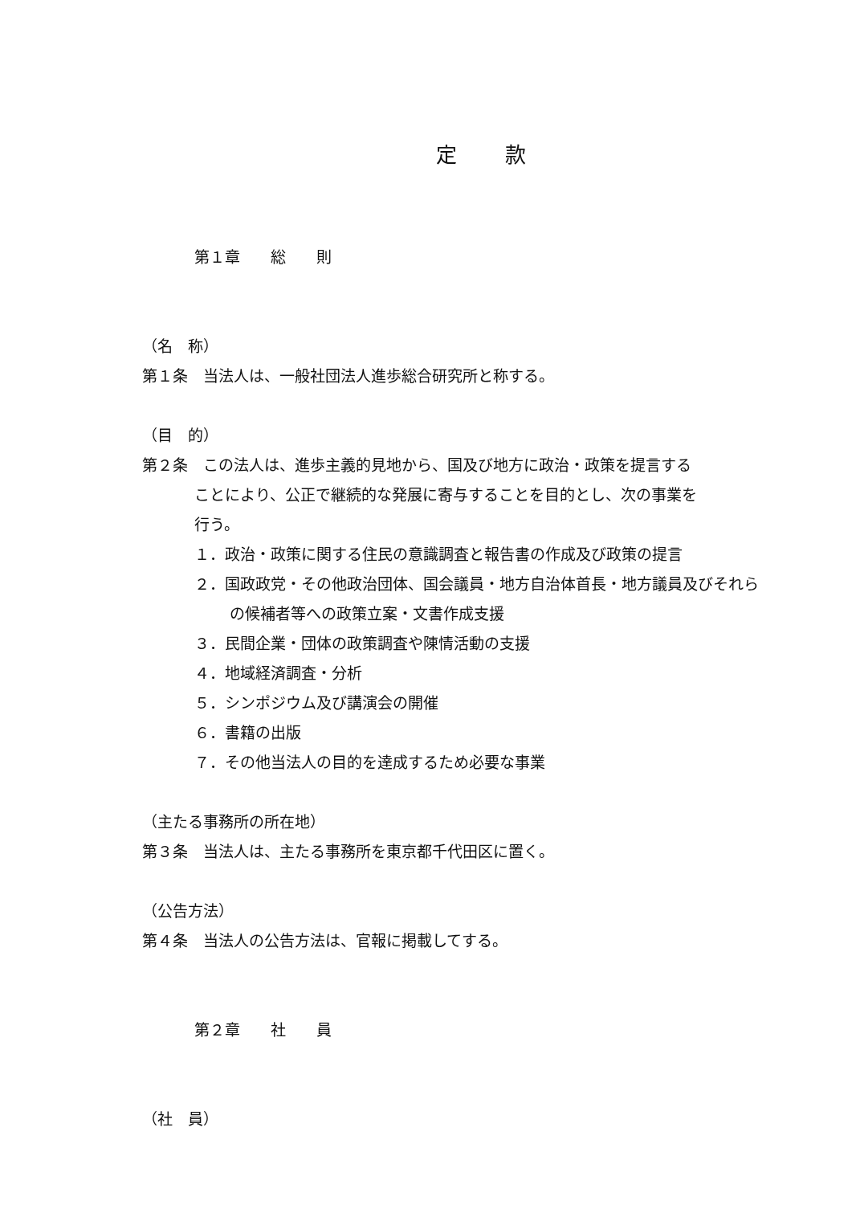定款
第１章　　総　　則
（名　称）
第１条　当法人は、一般社団法人進歩総合研究所と称する。
（目　的）
第２条　この法人は、進歩主義的見地から、国及び地方に政治・政策を提言する
ことにより、公正で継続的な発展に寄与することを目的とし、次の事業を
行う。
１．政治・政策に関する住民の意識調査と報告書の作成及び政策の提言
２．国政政党・その他政治団体、国会議員・地方自治体首長・地方議員及びそれらの候補者等への政策立案・文書作成支援
３．民間企業・団体の政策調査や陳情活動の支援
４．地域経済調査・分析
５．シンポジウム及び講演会の開催
６．書籍の出版
７．その他当法人の目的を達成するため必要な事業
（主たる事務所の所在地）
第３条　当法人は、主たる事務所を東京都千代田区に置く。
（公告方法）
第４条　当法人の公告方法は、官報に掲載してする。
第２章　　社　　員
（社　員）